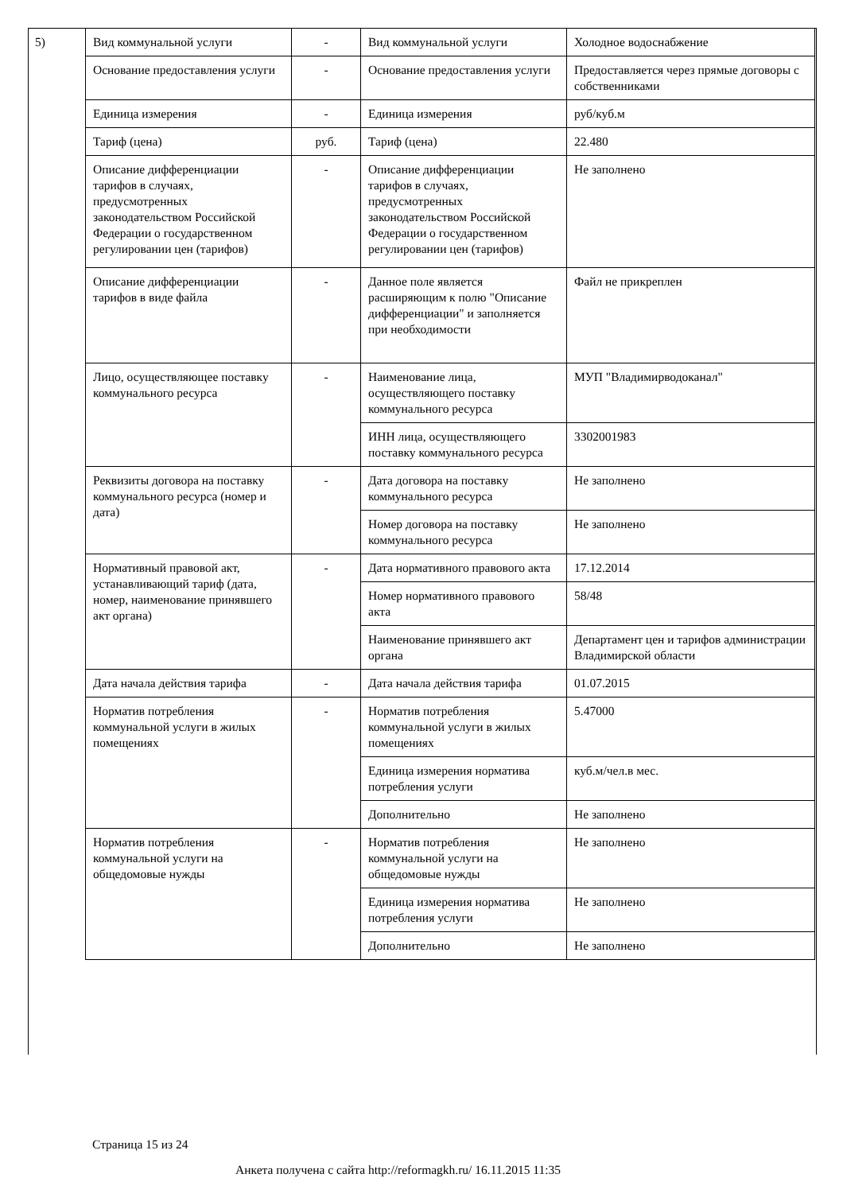5)
| Вид коммунальной услуги | - | Вид коммунальной услуги | Холодное водоснабжение |
| Основание предоставления услуги | - | Основание предоставления услуги | Предоставляется через прямые договоры с собственниками |
| Единица измерения | - | Единица измерения | руб/куб.м |
| Тариф (цена) | руб. | Тариф (цена) | 22.480 |
| Описание дифференциации тарифов в случаях, предусмотренных законодательством Российской Федерации о государственном регулировании цен (тарифов) | - | Описание дифференциации тарифов в случаях, предусмотренных законодательством Российской Федерации о государственном регулировании цен (тарифов) | Не заполнено |
| Описание дифференциации тарифов в виде файла | - | Данное поле является расширяющим к полю "Описание дифференциации" и заполняется при необходимости | Файл не прикреплен |
| Лицо, осуществляющее поставку коммунального ресурса | - | Наименование лица, осуществляющего поставку коммунального ресурса | МУП "Владимирводоканал" |
| | | ИНН лица, осуществляющего поставку коммунального ресурса | 3302001983 |
| Реквизиты договора на поставку коммунального ресурса (номер и дата) | - | Дата договора на поставку коммунального ресурса | Не заполнено |
| | | Номер договора на поставку коммунального ресурса | Не заполнено |
| Нормативный правовой акт, устанавливающий тариф (дата, номер, наименование принявшего акт органа) | - | Дата нормативного правового акта | 17.12.2014 |
| | | Номер нормативного правового акта | 58/48 |
| | | Наименование принявшего акт органа | Департамент цен и тарифов администрации Владимирской области |
| Дата начала действия тарифа | - | Дата начала действия тарифа | 01.07.2015 |
| Норматив потребления коммунальной услуги в жилых помещениях | - | Норматив потребления коммунальной услуги в жилых помещениях | 5.47000 |
| | | Единица измерения норматива потребления услуги | куб.м/чел.в мес. |
| | | Дополнительно | Не заполнено |
| Норматив потребления коммунальной услуги на общедомовые нужды | - | Норматив потребления коммунальной услуги на общедомовые нужды | Не заполнено |
| | | Единица измерения норматива потребления услуги | Не заполнено |
| | | Дополнительно | Не заполнено |
Страница 15 из 24
Анкета получена с сайта http://reformagkh.ru/ 16.11.2015 11:35